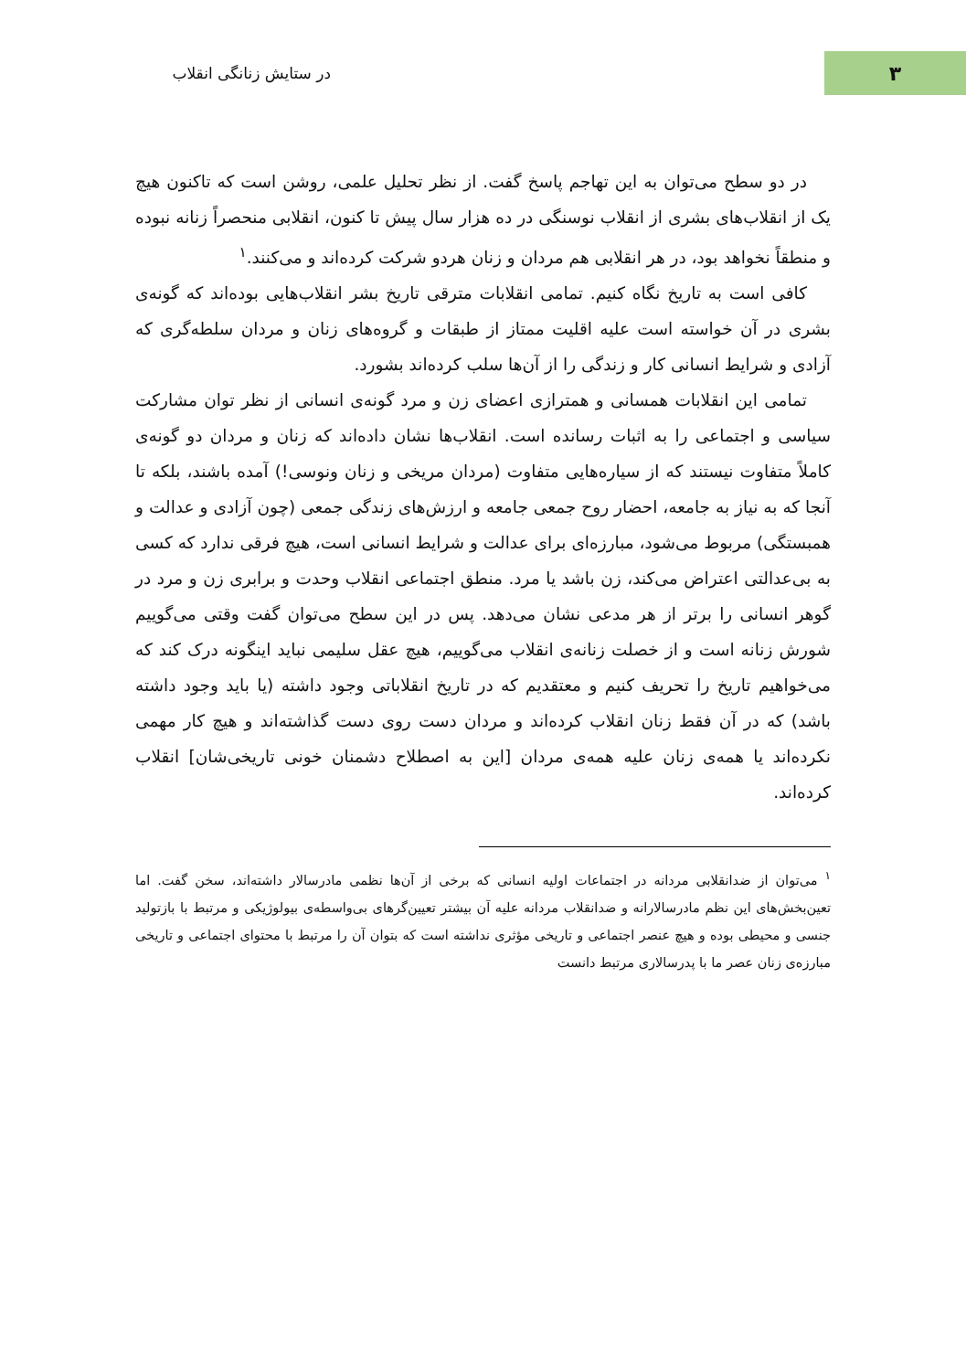۳
در ستایش زنانگی انقلاب
در دو سطح می‌توان به این تهاجم پاسخ گفت. از نظر تحلیل علمی، روشن است که تاکنون هیچ یک از انقلاب‌های بشری از انقلاب نوسنگی در ده هزار سال پیش تا کنون، انقلابی منحصراً زنانه نبوده و منطقاً نخواهد بود، در هر انقلابی هم مردان و زنان هردو شرکت کرده‌اند و می‌کنند.<sup>۱</sup>
کافی است به تاریخ نگاه کنیم. تمامی انقلابات مترقی تاریخ بشر انقلاب‌هایی بوده‌اند که گونه‌ی بشری در آن خواسته است علیه اقلیت ممتاز از طبقات و گروه‌های زنان و مردان سلطه‌گری که آزادی و شرایط انسانی کار و زندگی را از آن‌ها سلب کرده‌اند بشورد.
تمامی این انقلابات همسانی و همترازی اعضای زن و مرد گونه‌ی انسانی از نظر توان مشارکت سیاسی و اجتماعی را به اثبات رسانده است. انقلاب‌ها نشان داده‌اند که زنان و مردان دو گونه‌ی کاملاً متفاوت نیستند که از سیاره‌هایی متفاوت (مردان مریخی و زنان ونوسی!) آمده باشند، بلکه تا آنجا که به نیاز به جامعه، احضار روح جمعی جامعه و ارزش‌های زندگی جمعی (چون آزادی و عدالت و همبستگی) مربوط می‌شود، مبارزه‌ای برای عدالت و شرایط انسانی است، هیچ فرقی ندارد که کسی به بی‌عدالتی اعتراض می‌کند، زن باشد یا مرد. منطق اجتماعی انقلاب وحدت و برابری زن و مرد در گوهر انسانی را برتر از هر مدعی نشان می‌دهد. پس در این سطح می‌توان گفت وقتی می‌گوییم شورش زنانه است و از خصلت زنانه‌ی انقلاب می‌گوییم، هیچ عقل سلیمی نباید اینگونه درک کند که می‌خواهیم تاریخ را تحریف کنیم و معتقدیم که در تاریخ انقلاباتی وجود داشته (یا باید وجود داشته باشد) که در آن فقط زنان انقلاب کرده‌اند و مردان دست روی دست گذاشته‌اند و هیچ کار مهمی نکرده‌اند یا همه‌ی زنان علیه همه‌ی مردان [این به اصطلاح دشمنان خونی تاریخی‌شان] انقلاب کرده‌اند.
<sup>۱</sup> می‌توان از ضدانقلابی مردانه در اجتماعات اولیه انسانی که برخی از آن‌ها نظمی مادرسالار داشته‌اند، سخن گفت. اما تعین‌بخش‌های این نظم مادرسالارانه و ضدانقلاب مردانه علیه آن بیشتر تعیین‌گرهای بی‌واسطه‌ی بیولوژیکی و مرتبط با بازتولید جنسی و محیطی بوده و هیچ عنصر اجتماعی و تاریخی مؤثری نداشته است که بتوان آن را مرتبط با محتوای اجتماعی و تاریخی مبارزه‌ی زنان عصر ما با پدرسالاری مرتبط دانست